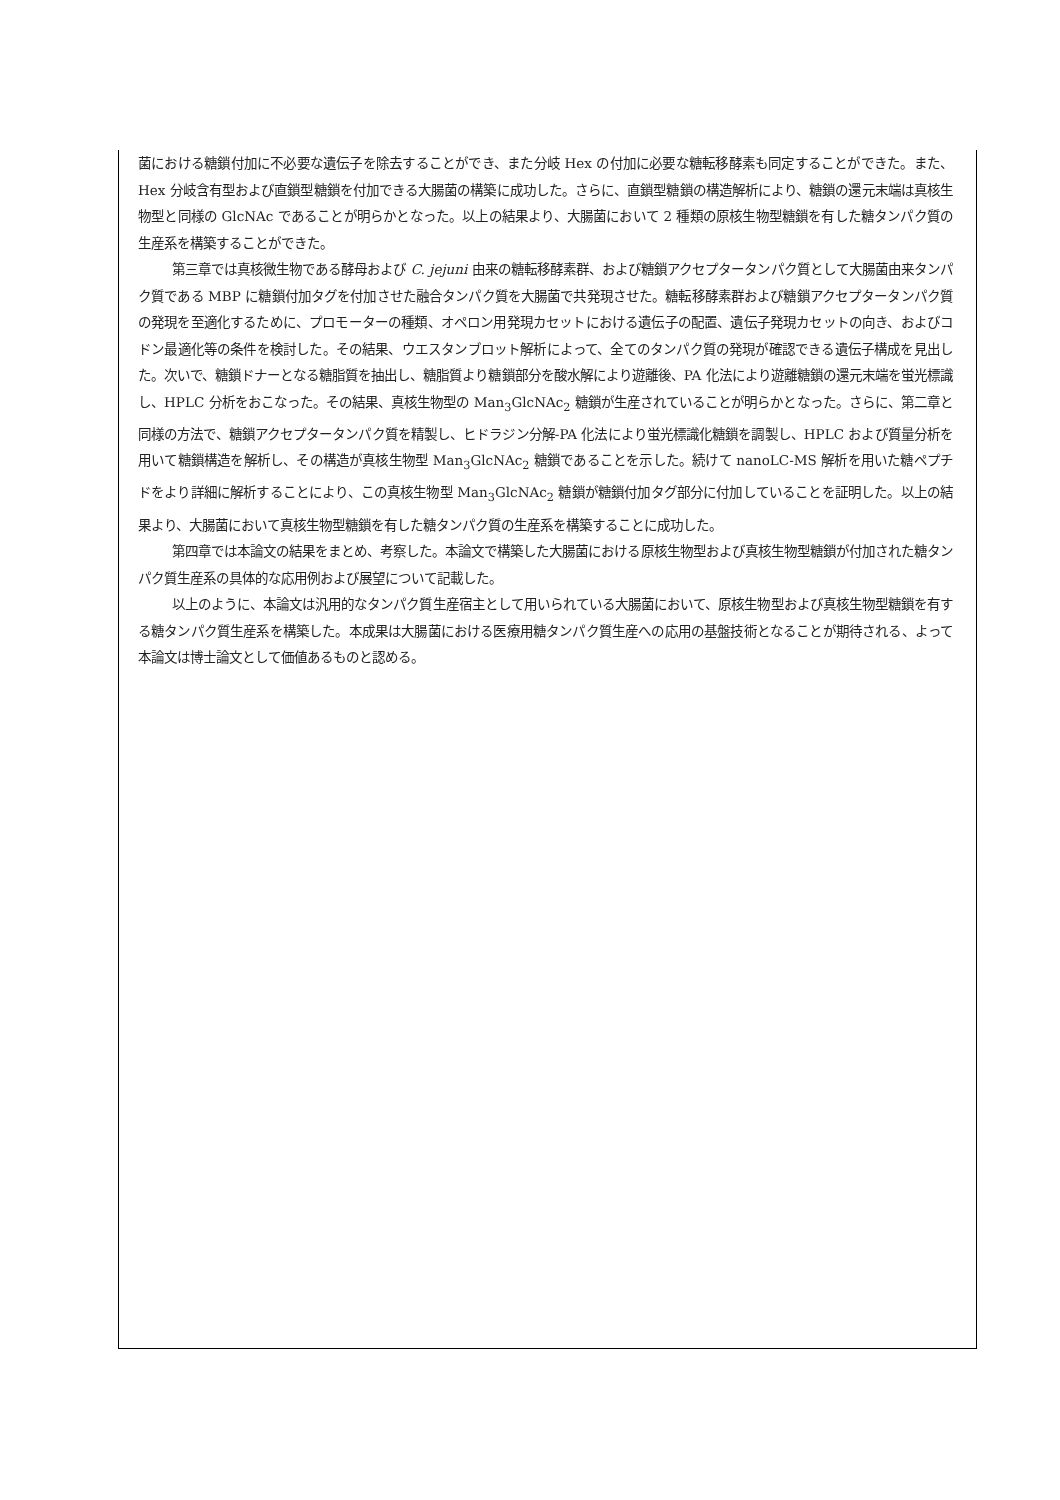菌における糖鎖付加に不必要な遺伝子を除去することができ、また分岐 Hex の付加に必要な糖転移酵素も同定することができた。また、Hex 分岐含有型および直鎖型糖鎖を付加できる大腸菌の構築に成功した。さらに、直鎖型糖鎖の構造解析により、糖鎖の還元末端は真核生物型と同様の GlcNAc であることが明らかとなった。以上の結果より、大腸菌において 2 種類の原核生物型糖鎖を有した糖タンパク質の生産系を構築することができた。
第三章では真核微生物である酵母および C. jejuni 由来の糖転移酵素群、および糖鎖アクセプタータンパク質として大腸菌由来タンパク質である MBP に糖鎖付加タグを付加させた融合タンパク質を大腸菌で共発現させた。糖転移酵素群および糖鎖アクセプタータンパク質の発現を至適化するために、プロモーターの種類、オペロン用発現カセットにおける遺伝子の配置、遺伝子発現カセットの向き、およびコドン最適化等の条件を検討した。その結果、ウエスタンブロット解析によって、全てのタンパク質の発現が確認できる遺伝子構成を見出した。次いで、糖鎖ドナーとなる糖脂質を抽出し、糖脂質より糖鎖部分を酸水解により遊離後、PA 化法により遊離糖鎖の還元末端を蛍光標識し、HPLC 分析をおこなった。その結果、真核生物型の Man<sub>3</sub>GlcNAc<sub>2</sub> 糖鎖が生産されていることが明らかとなった。さらに、第二章と同様の方法で、糖鎖アクセプタータンパク質を精製し、ヒドラジン分解-PA 化法により蛍光標識化糖鎖を調製し、HPLC および質量分析を用いて糖鎖構造を解析し、その構造が真核生物型 Man<sub>3</sub>GlcNAc<sub>2</sub> 糖鎖であることを示した。続けて nanoLC-MS 解析を用いた糖ペプチドをより詳細に解析することにより、この真核生物型 Man<sub>3</sub>GlcNAc<sub>2</sub> 糖鎖が糖鎖付加タグ部分に付加していることを証明した。以上の結果より、大腸菌において真核生物型糖鎖を有した糖タンパク質の生産系を構築することに成功した。
第四章では本論文の結果をまとめ、考察した。本論文で構築した大腸菌における原核生物型および真核生物型糖鎖が付加された糖タンパク質生産系の具体的な応用例および展望について記載した。
以上のように、本論文は汎用的なタンパク質生産宿主として用いられている大腸菌において、原核生物型および真核生物型糖鎖を有する糖タンパク質生産系を構築した。本成果は大腸菌における医療用糖タンパク質生産への応用の基盤技術となることが期待される、よって本論文は博士論文として価値あるものと認める。